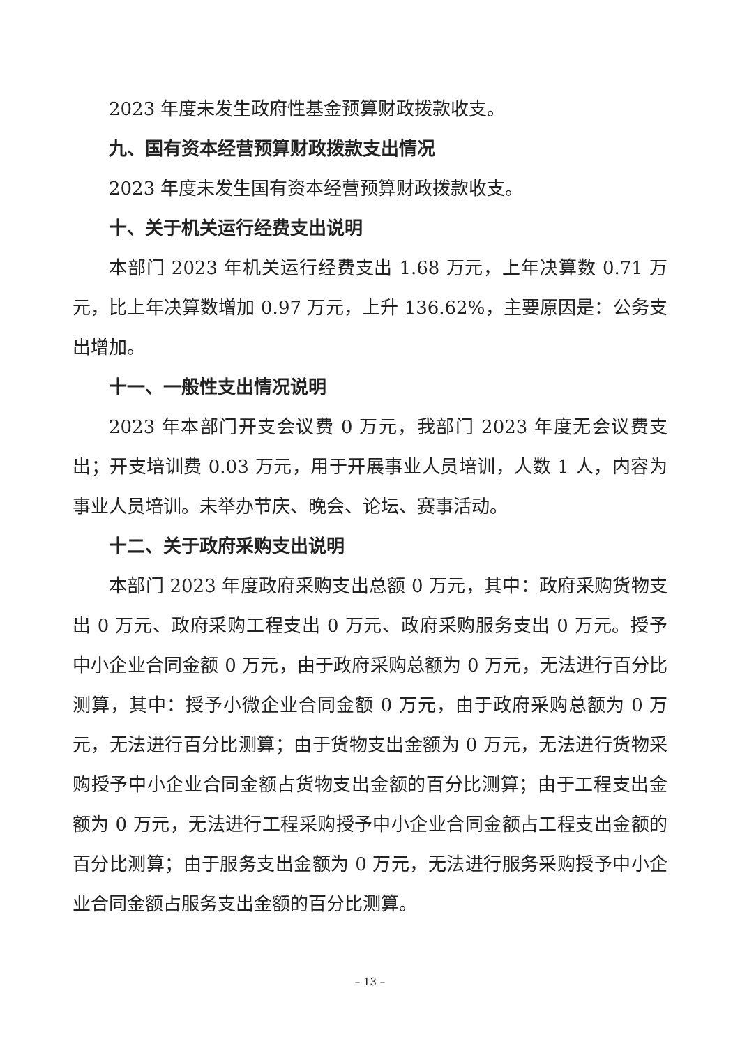2023 年度未发生政府性基金预算财政拨款收支。
九、国有资本经营预算财政拨款支出情况
2023 年度未发生国有资本经营预算财政拨款收支。
十、关于机关运行经费支出说明
本部门 2023 年机关运行经费支出 1.68 万元，上年决算数 0.71 万元，比上年决算数增加 0.97 万元，上升 136.62%，主要原因是：公务支出增加。
十一、一般性支出情况说明
2023 年本部门开支会议费 0 万元，我部门 2023 年度无会议费支出；开支培训费 0.03 万元，用于开展事业人员培训，人数 1 人，内容为事业人员培训。未举办节庆、晚会、论坛、赛事活动。
十二、关于政府采购支出说明
本部门 2023 年度政府采购支出总额 0 万元，其中：政府采购货物支出 0 万元、政府采购工程支出 0 万元、政府采购服务支出 0 万元。授予中小企业合同金额 0 万元，由于政府采购总额为 0 万元，无法进行百分比测算，其中：授予小微企业合同金额 0 万元，由于政府采购总额为 0 万元，无法进行百分比测算；由于货物支出金额为 0 万元，无法进行货物采购授予中小企业合同金额占货物支出金额的百分比测算；由于工程支出金额为 0 万元，无法进行工程采购授予中小企业合同金额占工程支出金额的百分比测算；由于服务支出金额为 0 万元，无法进行服务采购授予中小企业合同金额占服务支出金额的百分比测算。
– 13 –